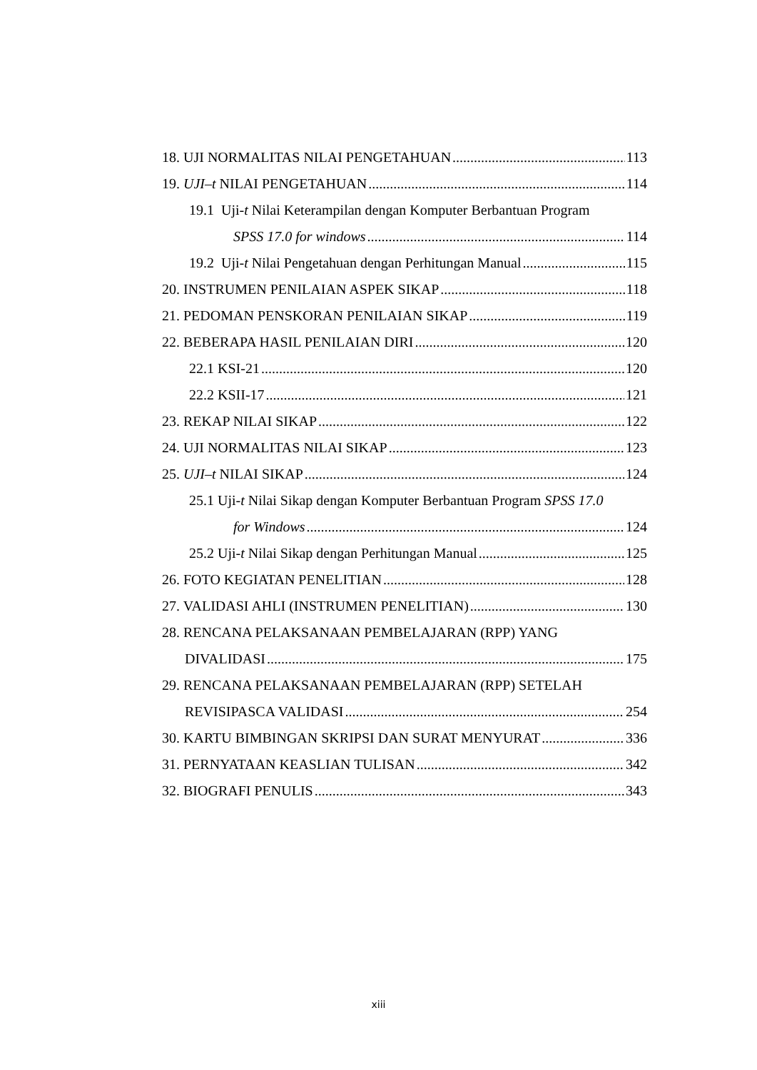18. UJI NORMALITAS NILAI PENGETAHUAN 113
19. UJI–t NILAI PENGETAHUAN 114
19.1 Uji-t Nilai Keterampilan dengan Komputer Berbantuan Program
SPSS 17.0 for windows 114
19.2 Uji-t Nilai Pengetahuan dengan Perhitungan Manual 115
20. INSTRUMEN PENILAIAN ASPEK SIKAP 118
21. PEDOMAN PENSKORAN PENILAIAN SIKAP 119
22. BEBERAPA HASIL PENILAIAN DIRI 120
22.1 KSI-21 120
22.2 KSII-17 121
23. REKAP NILAI SIKAP 122
24. UJI NORMALITAS NILAI SIKAP 123
25. UJI–t NILAI SIKAP 124
25.1 Uji-t Nilai Sikap dengan Komputer Berbantuan Program SPSS 17.0
for Windows 124
25.2 Uji-t Nilai Sikap dengan Perhitungan Manual 125
26. FOTO KEGIATAN PENELITIAN 128
27. VALIDASI AHLI (INSTRUMEN PENELITIAN) 130
28. RENCANA PELAKSANAAN PEMBELAJARAN (RPP) YANG
DIVALIDASI 175
29. RENCANA PELAKSANAAN PEMBELAJARAN (RPP) SETELAH
REVISIPASCA VALIDASI 254
30. KARTU BIMBINGAN SKRIPSI DAN SURAT MENYURAT 336
31. PERNYATAAN KEASLIAN TULISAN 342
32. BIOGRAFI PENULIS 343
xiii